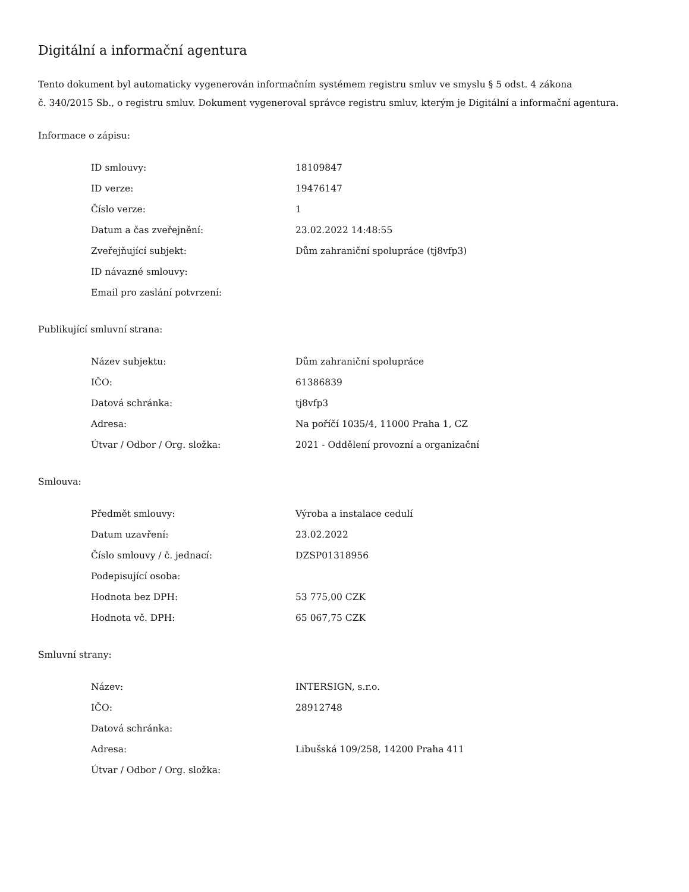Digitální a informační agentura
Tento dokument byl automaticky vygenerován informačním systémem registru smluv ve smyslu § 5 odst. 4 zákona
č. 340/2015 Sb., o registru smluv. Dokument vygeneroval správce registru smluv, kterým je Digitální a informační agentura.
Informace o zápisu:
| ID smlouvy: | 18109847 |
| ID verze: | 19476147 |
| Číslo verze: | 1 |
| Datum a čas zveřejnění: | 23.02.2022 14:48:55 |
| Zveřejňující subjekt: | Dům zahraniční spolupráce (tj8vfp3) |
| ID návazné smlouvy: | |
| Email pro zaslání potvrzení: | |
Publikující smluvní strana:
| Název subjektu: | Dům zahraniční spolupráce |
| IČO: | 61386839 |
| Datová schránka: | tj8vfp3 |
| Adresa: | Na poříčí 1035/4, 11000 Praha 1, CZ |
| Útvar / Odbor / Org. složka: | 2021 - Oddělení provozní a organizační |
Smlouva:
| Předmět smlouvy: | Výroba a instalace cedulí |
| Datum uzavření: | 23.02.2022 |
| Číslo smlouvy / č. jednací: | DZSP01318956 |
| Podepisující osoba: | |
| Hodnota bez DPH: | 53 775,00 CZK |
| Hodnota vč. DPH: | 65 067,75 CZK |
Smluvní strany:
| Název: | INTERSIGN, s.r.o. |
| IČO: | 28912748 |
| Datová schránka: | |
| Adresa: | Libušská 109/258, 14200 Praha 411 |
| Útvar / Odbor / Org. složka: | |